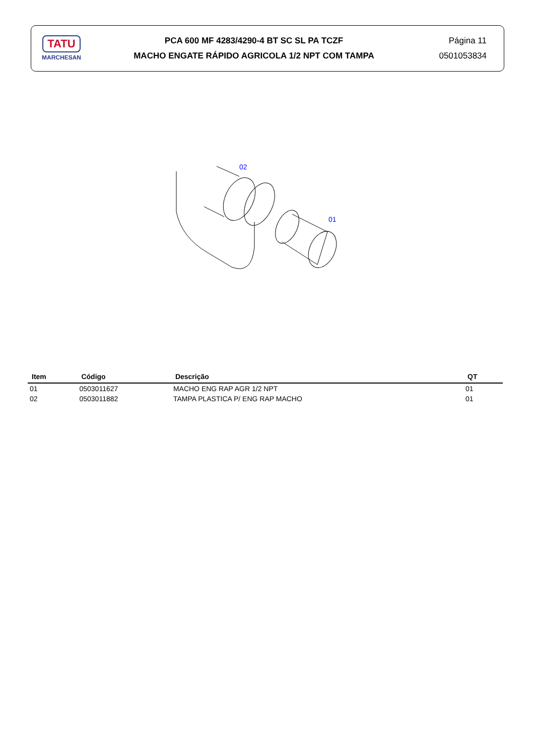TATU
MARCHESAN
PCA 600 MF 4283/4290-4 BT SC SL PA TCZF
MACHO ENGATE RÁPIDO AGRICOLA 1/2 NPT COM TAMPA
Página 11
0501053834
02
01
| Item | Código | Descrição | QT |
| --- | --- | --- | --- |
| 01 | 0503011627 | MACHO ENG RAP AGR 1/2 NPT | 01 |
| 02 | 0503011882 | TAMPA PLASTICA P/ ENG RAP MACHO | 01 |